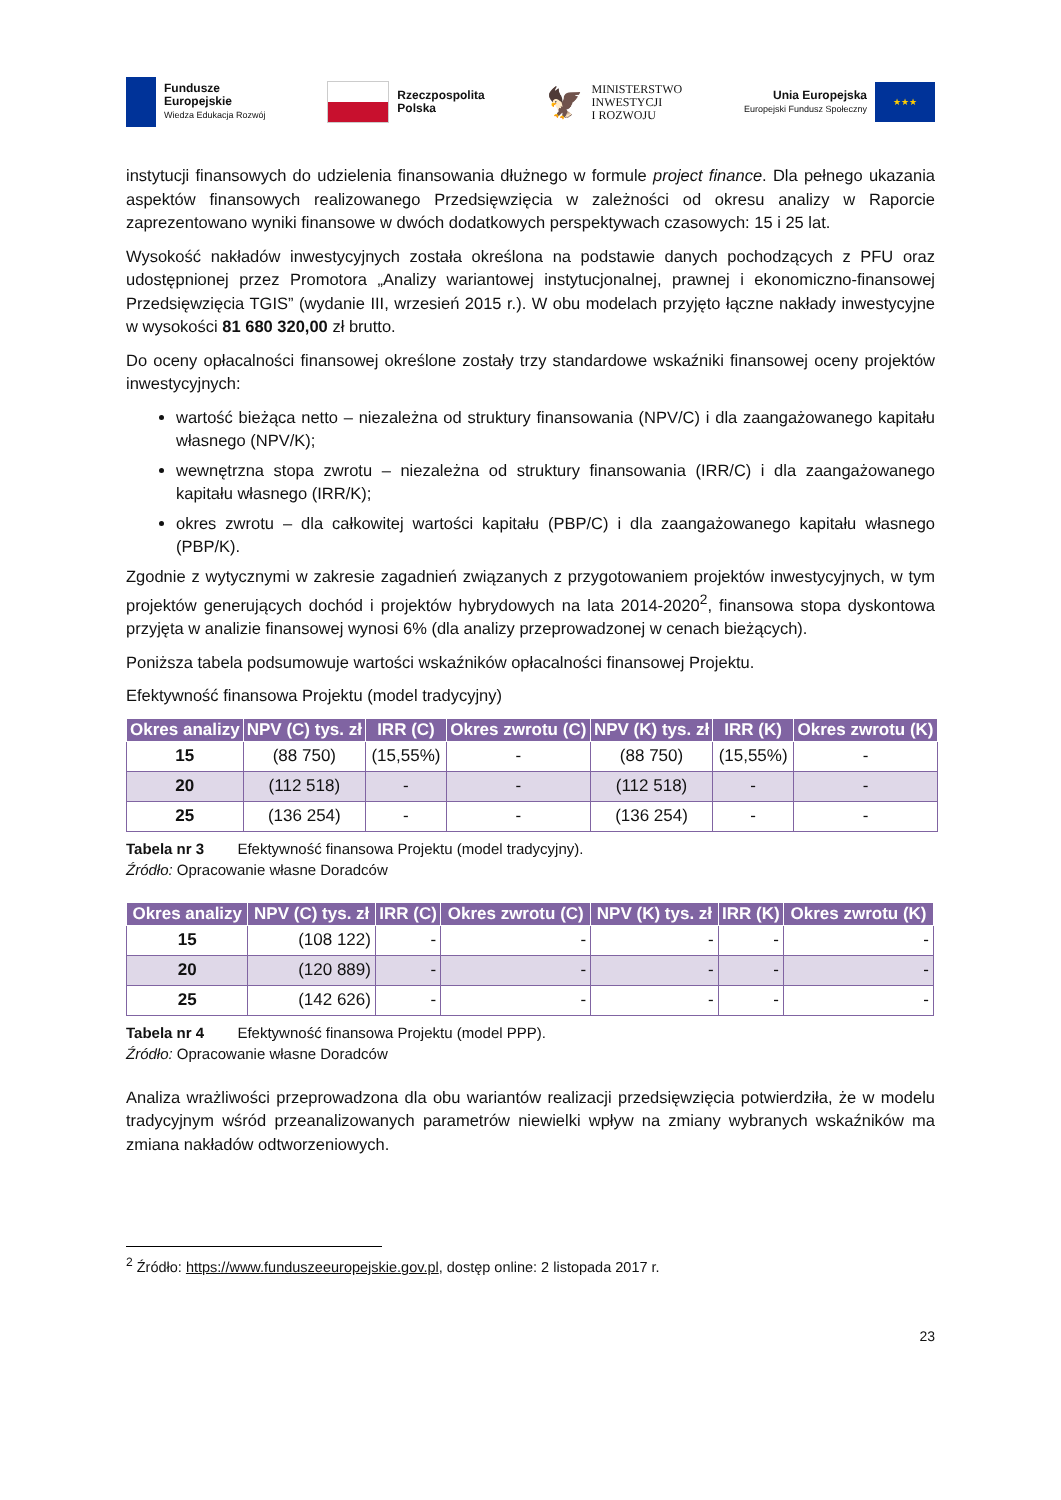Fundusze
Europejskie
Wiedza Edukacja Rozwój
Rzeczpospolita
Polska
🦅 MINISTERSTWO
INWESTYCJI
I ROZWOJU
Unia Europejska
Europejski Fundusz Społeczny
★★★
instytucji finansowych do udzielenia finansowania dłużnego w formule project finance. Dla pełnego ukazania aspektów finansowych realizowanego Przedsięwzięcia w zależności od okresu analizy w Raporcie zaprezentowano wyniki finansowe w dwóch dodatkowych perspektywach czasowych: 15 i 25 lat.
Wysokość nakładów inwestycyjnych została określona na podstawie danych pochodzących z PFU oraz udostępnionej przez Promotora „Analizy wariantowej instytucjonalnej, prawnej i ekonomiczno-finansowej Przedsięwzięcia TGIS” (wydanie III, wrzesień 2015 r.). W obu modelach przyjęto łączne nakłady inwestycyjne w wysokości 81 680 320,00 zł brutto.
Do oceny opłacalności finansowej określone zostały trzy standardowe wskaźniki finansowej oceny projektów inwestycyjnych:
wartość bieżąca netto – niezależna od struktury finansowania (NPV/C) i dla zaangażowanego kapitału własnego (NPV/K);
wewnętrzna stopa zwrotu – niezależna od struktury finansowania (IRR/C) i dla zaangażowanego kapitału własnego (IRR/K);
okres zwrotu – dla całkowitej wartości kapitału (PBP/C) i dla zaangażowanego kapitału własnego (PBP/K).
Zgodnie z wytycznymi w zakresie zagadnień związanych z przygotowaniem projektów inwestycyjnych, w tym projektów generujących dochód i projektów hybrydowych na lata 2014-2020<sup>2</sup>, finansowa stopa dyskontowa przyjęta w analizie finansowej wynosi 6% (dla analizy przeprowadzonej w cenach bieżących).
Poniższa tabela podsumowuje wartości wskaźników opłacalności finansowej Projektu.
Efektywność finansowa Projektu (model tradycyjny)
| Okres analizy | NPV (C) tys. zł | IRR (C) | Okres zwrotu (C) | NPV (K) tys. zł | IRR (K) | Okres zwrotu (K) |
| --- | --- | --- | --- | --- | --- | --- |
| 15 | (88 750) | (15,55%) | - | (88 750) | (15,55%) | - |
| 20 | (112 518) | - | - | (112 518) | - | - |
| 25 | (136 254) | - | - | (136 254) | - | - |
Tabela nr 3 Efektywność finansowa Projektu (model tradycyjny).
Źródło: Opracowanie własne Doradców
| Okres analizy | NPV (C) tys. zł | IRR (C) | Okres zwrotu (C) | NPV (K) tys. zł | IRR (K) | Okres zwrotu (K) |
| --- | --- | --- | --- | --- | --- | --- |
| 15 | (108 122) | - | - | - | - | - |
| 20 | (120 889) | - | - | - | - | - |
| 25 | (142 626) | - | - | - | - | - |
Tabela nr 4 Efektywność finansowa Projektu (model PPP).
Źródło: Opracowanie własne Doradców
Analiza wrażliwości przeprowadzona dla obu wariantów realizacji przedsięwzięcia potwierdziła, że w modelu tradycyjnym wśród przeanalizowanych parametrów niewielki wpływ na zmiany wybranych wskaźników ma zmiana nakładów odtworzeniowych.
<sup>2</sup> Źródło: https://www.funduszeeuropejskie.gov.pl, dostęp online: 2 listopada 2017 r.
23